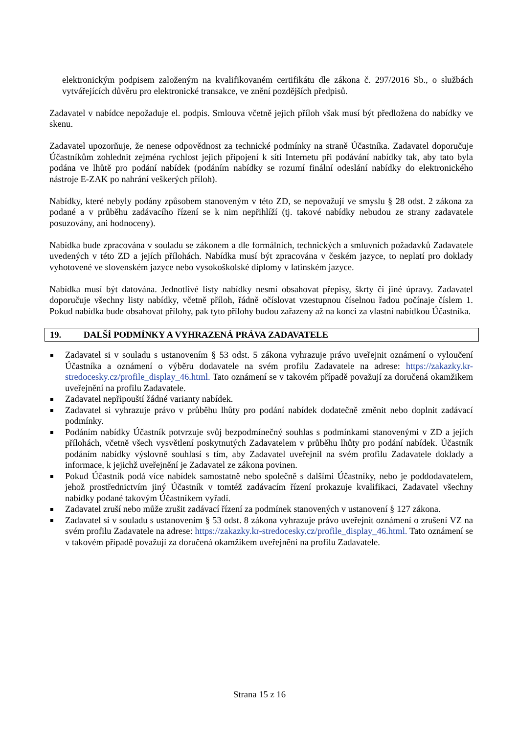elektronickým podpisem založeným na kvalifikovaném certifikátu dle zákona č. 297/2016 Sb., o službách vytvářejících důvěru pro elektronické transakce, ve znění pozdějších předpisů.
Zadavatel v nabídce nepožaduje el. podpis. Smlouva včetně jejich příloh však musí být předložena do nabídky ve skenu.
Zadavatel upozorňuje, že nenese odpovědnost za technické podmínky na straně Účastníka. Zadavatel doporučuje Účastníkům zohlednit zejména rychlost jejich připojení k síti Internetu při podávání nabídky tak, aby tato byla podána ve lhůtě pro podání nabídek (podáním nabídky se rozumí finální odeslání nabídky do elektronického nástroje E-ZAK po nahrání veškerých příloh).
Nabídky, které nebyly podány způsobem stanoveným v této ZD, se nepovažují ve smyslu § 28 odst. 2 zákona za podané a v průběhu zadávacího řízení se k nim nepřihlíží (tj. takové nabídky nebudou ze strany zadavatele posuzovány, ani hodnoceny).
Nabídka bude zpracována v souladu se zákonem a dle formálních, technických a smluvních požadavků Zadavatele uvedených v této ZD a jejích přílohách. Nabídka musí být zpracována v českém jazyce, to neplatí pro doklady vyhotovené ve slovenském jazyce nebo vysokoškolské diplomy v latinském jazyce.
Nabídka musí být datována. Jednotlivé listy nabídky nesmí obsahovat přepisy, škrty či jiné úpravy. Zadavatel doporučuje všechny listy nabídky, včetně příloh, řádně očíslovat vzestupnou číselnou řadou počínaje číslem 1. Pokud nabídka bude obsahovat přílohy, pak tyto přílohy budou zařazeny až na konci za vlastní nabídkou Účastníka.
19. DALŠÍ PODMÍNKY A VYHRAZENÁ PRÁVA ZADAVATELE
Zadavatel si v souladu s ustanovením § 53 odst. 5 zákona vyhrazuje právo uveřejnit oznámení o vyloučení Účastníka a oznámení o výběru dodavatele na svém profilu Zadavatele na adrese: https://zakazky.kr-stredocesky.cz/profile_display_46.html. Tato oznámení se v takovém případě považují za doručená okamžikem uveřejnění na profilu Zadavatele.
Zadavatel nepřipouští žádné varianty nabídek.
Zadavatel si vyhrazuje právo v průběhu lhůty pro podání nabídek dodatečně změnit nebo doplnit zadávací podmínky.
Podáním nabídky Účastník potvrzuje svůj bezpodmínečný souhlas s podmínkami stanovenými v ZD a jejích přílohách, včetně všech vysvětlení poskytnutých Zadavatelem v průběhu lhůty pro podání nabídek. Účastník podáním nabídky výslovně souhlasí s tím, aby Zadavatel uveřejnil na svém profilu Zadavatele doklady a informace, k jejichž uveřejnění je Zadavatel ze zákona povinen.
Pokud Účastník podá více nabídek samostatně nebo společně s dalšími Účastníky, nebo je poddodavatelem, jehož prostřednictvím jiný Účastník v tomtéž zadávacím řízení prokazuje kvalifikaci, Zadavatel všechny nabídky podané takovým Účastníkem vyřadí.
Zadavatel zruší nebo může zrušit zadávací řízení za podmínek stanovených v ustanovení § 127 zákona.
Zadavatel si v souladu s ustanovením § 53 odst. 8 zákona vyhrazuje právo uveřejnit oznámení o zrušení VZ na svém profilu Zadavatele na adrese: https://zakazky.kr-stredocesky.cz/profile_display_46.html. Tato oznámení se v takovém případě považují za doručená okamžikem uveřejnění na profilu Zadavatele.
Strana 15 z 16